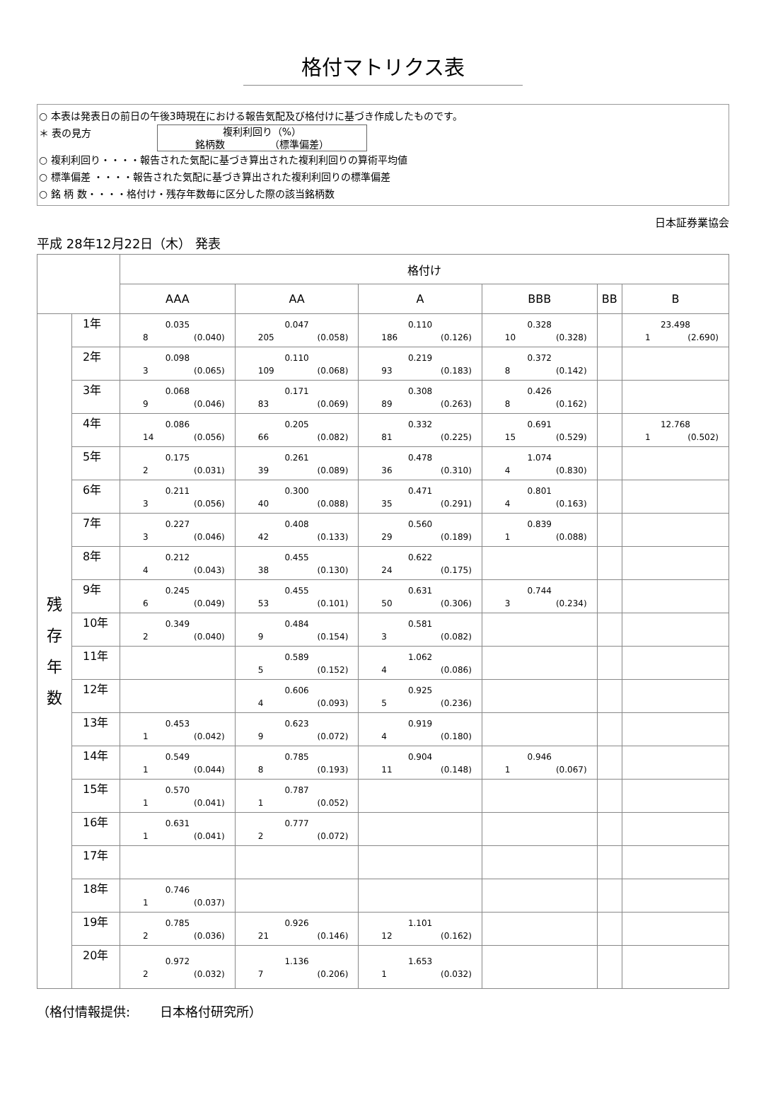格付マトリクス表
○ 本表は発表日の前日の午後3時現在における報告気配及び格付けに基づき作成したものです。
＊ 表の見方 複利利回り（%）
銘柄数　　　　　（標準偏差）
○ 複利利回り・・・・報告された気配に基づき算出された複利利回りの算術平均値
○ 標準偏差 ・・・・報告された気配に基づき算出された複利利回りの標準偏差
○ 銘 柄 数・・・・格付け・残存年数毎に区分した際の該当銘柄数
日本証券業協会
平成 28年12月22日（木） 発表
| | | 格付け | | | | | |
| | | AAA | AA | A | BBB | BB | B |
| 残 存 年 数 | 1年 | 0.035 8 (0.040) | 0.047 205 (0.058) | 0.110 186 (0.126) | 0.328 10 (0.328) | | 23.498 1 (2.690) |
| | 2年 | 0.098 3 (0.065) | 0.110 109 (0.068) | 0.219 93 (0.183) | 0.372 8 (0.142) | | |
| | 3年 | 0.068 9 (0.046) | 0.171 83 (0.069) | 0.308 89 (0.263) | 0.426 8 (0.162) | | |
| | 4年 | 0.086 14 (0.056) | 0.205 66 (0.082) | 0.332 81 (0.225) | 0.691 15 (0.529) | | 12.768 1 (0.502) |
| | 5年 | 0.175 2 (0.031) | 0.261 39 (0.089) | 0.478 36 (0.310) | 1.074 4 (0.830) | | |
| | 6年 | 0.211 3 (0.056) | 0.300 40 (0.088) | 0.471 35 (0.291) | 0.801 4 (0.163) | | |
| | 7年 | 0.227 3 (0.046) | 0.408 42 (0.133) | 0.560 29 (0.189) | 0.839 1 (0.088) | | |
| | 8年 | 0.212 4 (0.043) | 0.455 38 (0.130) | 0.622 24 (0.175) | | | |
| | 9年 | 0.245 6 (0.049) | 0.455 53 (0.101) | 0.631 50 (0.306) | 0.744 3 (0.234) | | |
| | 10年 | 0.349 2 (0.040) | 0.484 9 (0.154) | 0.581 3 (0.082) | | | |
| | 11年 | | 0.589 5 (0.152) | 1.062 4 (0.086) | | | |
| | 12年 | | 0.606 4 (0.093) | 0.925 5 (0.236) | | | |
| | 13年 | 0.453 1 (0.042) | 0.623 9 (0.072) | 0.919 4 (0.180) | | | |
| | 14年 | 0.549 1 (0.044) | 0.785 8 (0.193) | 0.904 11 (0.148) | 0.946 1 (0.067) | | |
| | 15年 | 0.570 1 (0.041) | 0.787 1 (0.052) | | | | |
| | 16年 | 0.631 1 (0.041) | 0.777 2 (0.072) | | | | |
| | 17年 | | | | | | |
| | 18年 | 0.746 1 (0.037) | | | | | |
| | 19年 | 0.785 2 (0.036) | 0.926 21 (0.146) | 1.101 12 (0.162) | | | |
| | 20年 | 0.972 2 (0.032) | 1.136 7 (0.206) | 1.653 1 (0.032) | | | |
（格付情報提供: 　　日本格付研究所）